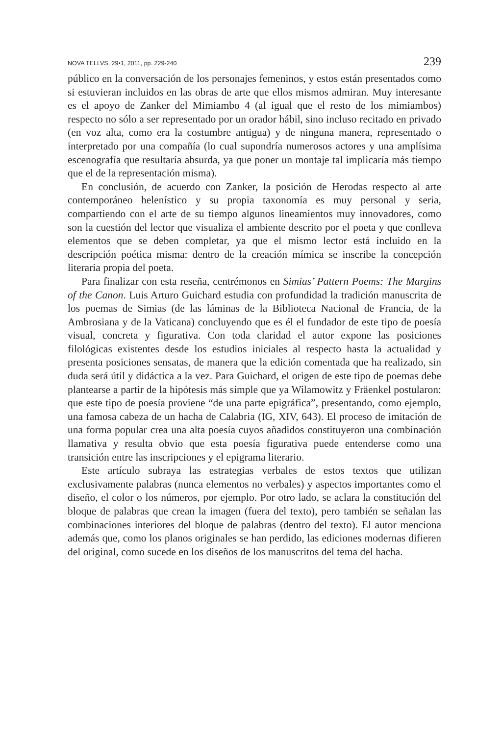NOVA TELLVS, 29•1, 2011, pp. 229-240 239
público en la conversación de los personajes femeninos, y estos están presentados como si estuvieran incluidos en las obras de arte que ellos mismos admiran. Muy interesante es el apoyo de Zanker del Mimiambo 4 (al igual que el resto de los mimiambos) respecto no sólo a ser representado por un orador hábil, sino incluso recitado en privado (en voz alta, como era la costumbre antigua) y de ninguna manera, representado o interpretado por una compañía (lo cual supondría numerosos actores y una amplísima escenografía que resultaría absurda, ya que poner un montaje tal implicaría más tiempo que el de la representación misma).
En conclusión, de acuerdo con Zanker, la posición de Herodas respecto al arte contemporáneo helenístico y su propia taxonomía es muy personal y seria, compartiendo con el arte de su tiempo algunos lineamientos muy innovadores, como son la cuestión del lector que visualiza el ambiente descrito por el poeta y que conlleva elementos que se deben completar, ya que el mismo lector está incluido en la descripción poética misma: dentro de la creación mímica se inscribe la concepción literaria propia del poeta.
Para finalizar con esta reseña, centrémonos en Simias’ Pattern Poems: The Margins of the Canon. Luis Arturo Guichard estudia con profundidad la tradición manuscrita de los poemas de Simias (de las láminas de la Biblioteca Nacional de Francia, de la Ambrosiana y de la Vaticana) concluyendo que es él el fundador de este tipo de poesía visual, concreta y figurativa. Con toda claridad el autor expone las posiciones filológicas existentes desde los estudios iniciales al respecto hasta la actualidad y presenta posiciones sensatas, de manera que la edición comentada que ha realizado, sin duda será útil y didáctica a la vez. Para Guichard, el origen de este tipo de poemas debe plantearse a partir de la hipótesis más simple que ya Wilamowitz y Fräenkel postularon: que este tipo de poesía proviene “de una parte epigráfica”, presentando, como ejemplo, una famosa cabeza de un hacha de Calabria (IG, XIV, 643). El proceso de imitación de una forma popular crea una alta poesía cuyos añadidos constituyeron una combinación llamativa y resulta obvio que esta poesía figurativa puede entenderse como una transición entre las inscripciones y el epigrama literario.
Este artículo subraya las estrategias verbales de estos textos que utilizan exclusivamente palabras (nunca elementos no verbales) y aspectos importantes como el diseño, el color o los números, por ejemplo. Por otro lado, se aclara la constitución del bloque de palabras que crean la imagen (fuera del texto), pero también se señalan las combinaciones interiores del bloque de palabras (dentro del texto). El autor menciona además que, como los planos originales se han perdido, las ediciones modernas difieren del original, como sucede en los diseños de los manuscritos del tema del hacha.